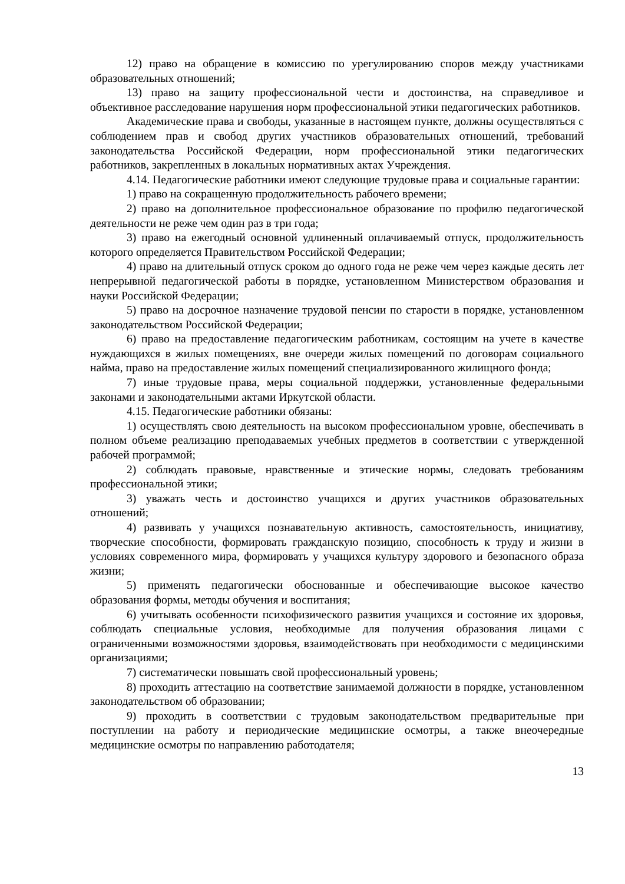12) право на обращение в комиссию по урегулированию споров между участниками образовательных отношений;
13) право на защиту профессиональной чести и достоинства, на справедливое и объективное расследование нарушения норм профессиональной этики педагогических работников.
Академические права и свободы, указанные в настоящем пункте, должны осуществляться с соблюдением прав и свобод других участников образовательных отношений, требований законодательства Российской Федерации, норм профессиональной этики педагогических работников, закрепленных в локальных нормативных актах Учреждения.
4.14. Педагогические работники имеют следующие трудовые права и социальные гарантии:
1) право на сокращенную продолжительность рабочего времени;
2) право на дополнительное профессиональное образование по профилю педагогической деятельности не реже чем один раз в три года;
3) право на ежегодный основной удлиненный оплачиваемый отпуск, продолжительность которого определяется Правительством Российской Федерации;
4) право на длительный отпуск сроком до одного года не реже чем через каждые десять лет непрерывной педагогической работы в порядке, установленном Министерством образования и науки Российской Федерации;
5) право на досрочное назначение трудовой пенсии по старости в порядке, установленном законодательством Российской Федерации;
6) право на предоставление педагогическим работникам, состоящим на учете в качестве нуждающихся в жилых помещениях, вне очереди жилых помещений по договорам социального найма, право на предоставление жилых помещений специализированного жилищного фонда;
7) иные трудовые права, меры социальной поддержки, установленные федеральными законами и законодательными актами Иркутской области.
4.15. Педагогические работники обязаны:
1) осуществлять свою деятельность на высоком профессиональном уровне, обеспечивать в полном объеме реализацию преподаваемых учебных предметов в соответствии с утвержденной рабочей программой;
2) соблюдать правовые, нравственные и этические нормы, следовать требованиям профессиональной этики;
3) уважать честь и достоинство учащихся и других участников образовательных отношений;
4) развивать у учащихся познавательную активность, самостоятельность, инициативу, творческие способности, формировать гражданскую позицию, способность к труду и жизни в условиях современного мира, формировать у учащихся культуру здорового и безопасного образа жизни;
5) применять педагогически обоснованные и обеспечивающие высокое качество образования формы, методы обучения и воспитания;
6) учитывать особенности психофизического развития учащихся и состояние их здоровья, соблюдать специальные условия, необходимые для получения образования лицами с ограниченными возможностями здоровья, взаимодействовать при необходимости с медицинскими организациями;
7) систематически повышать свой профессиональный уровень;
8) проходить аттестацию на соответствие занимаемой должности в порядке, установленном законодательством об образовании;
9) проходить в соответствии с трудовым законодательством предварительные при поступлении на работу и периодические медицинские осмотры, а также внеочередные медицинские осмотры по направлению работодателя;
13